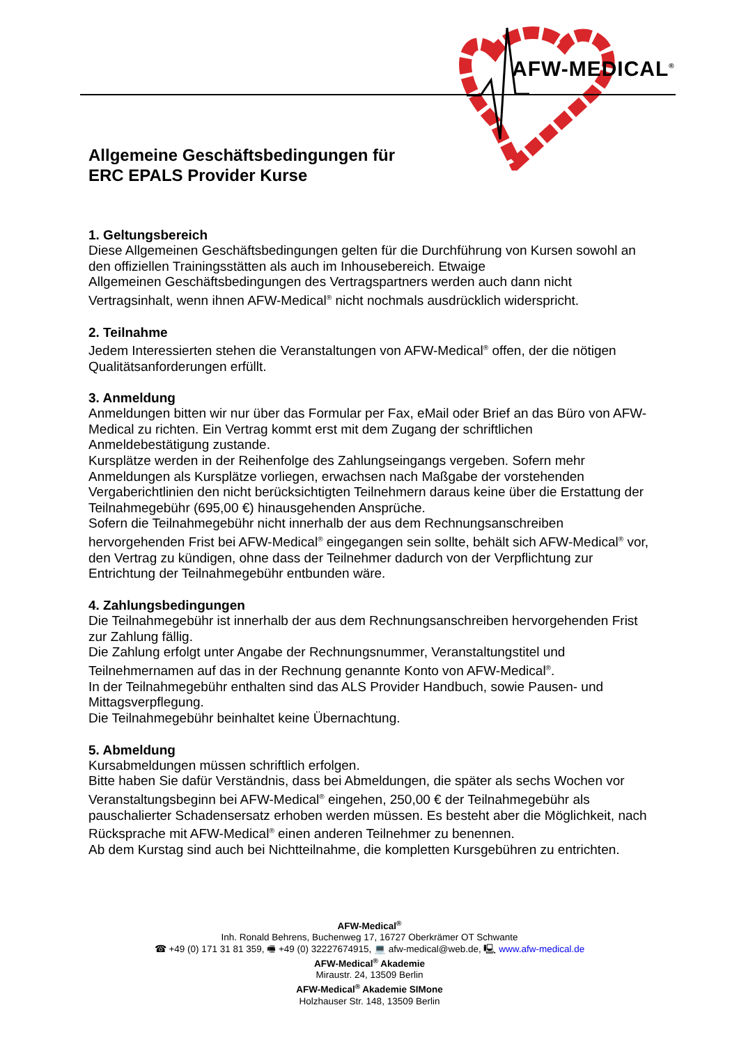AFW-MEDICAL<sup>®</sup>
Allgemeine Geschäftsbedingungen für
ERC EPALS Provider Kurse
1. Geltungsbereich
Diese Allgemeinen Geschäftsbedingungen gelten für die Durchführung von Kursen sowohl an den offiziellen Trainingsstätten als auch im Inhousebereich. Etwaige
Allgemeinen Geschäftsbedingungen des Vertragspartners werden auch dann nicht Vertragsinhalt, wenn ihnen AFW-Medical<sup>®</sup> nicht nochmals ausdrücklich widerspricht.
2. Teilnahme
Jedem Interessierten stehen die Veranstaltungen von AFW-Medical<sup>®</sup> offen, der die nötigen Qualitätsanforderungen erfüllt.
3. Anmeldung
Anmeldungen bitten wir nur über das Formular per Fax, eMail oder Brief an das Büro von AFW-Medical zu richten. Ein Vertrag kommt erst mit dem Zugang der schriftlichen Anmeldebestätigung zustande.
Kursplätze werden in der Reihenfolge des Zahlungseingangs vergeben. Sofern mehr Anmeldungen als Kursplätze vorliegen, erwachsen nach Maßgabe der vorstehenden Vergaberichtlinien den nicht berücksichtigten Teilnehmern daraus keine über die Erstattung der Teilnahmegebühr (695,00 €) hinausgehenden Ansprüche.
Sofern die Teilnahmegebühr nicht innerhalb der aus dem Rechnungsanschreiben hervorgehenden Frist bei AFW-Medical<sup>®</sup> eingegangen sein sollte, behält sich AFW-Medical<sup>®</sup> vor, den Vertrag zu kündigen, ohne dass der Teilnehmer dadurch von der Verpflichtung zur Entrichtung der Teilnahmegebühr entbunden wäre.
4. Zahlungsbedingungen
Die Teilnahmegebühr ist innerhalb der aus dem Rechnungsanschreiben hervorgehenden Frist zur Zahlung fällig.
Die Zahlung erfolgt unter Angabe der Rechnungsnummer, Veranstaltungstitel und Teilnehmernamen auf das in der Rechnung genannte Konto von AFW-Medical<sup>®</sup>.
In der Teilnahmegebühr enthalten sind das ALS Provider Handbuch, sowie Pausen- und Mittagsverpflegung.
Die Teilnahmegebühr beinhaltet keine Übernachtung.
5. Abmeldung
Kursabmeldungen müssen schriftlich erfolgen.
Bitte haben Sie dafür Verständnis, dass bei Abmeldungen, die später als sechs Wochen vor Veranstaltungsbeginn bei AFW-Medical<sup>®</sup> eingehen, 250,00 € der Teilnahmegebühr als pauschalierter Schadensersatz erhoben werden müssen. Es besteht aber die Möglichkeit, nach Rücksprache mit AFW-Medical<sup>®</sup> einen anderen Teilnehmer zu benennen.
Ab dem Kurstag sind auch bei Nichtteilnahme, die kompletten Kursgebühren zu entrichten.
AFW-Medical<sup>®</sup>
Inh. Ronald Behrens, Buchenweg 17, 16727 Oberkrämer OT Schwante
☎ +49 (0) 171 31 81 359, 🖷 +49 (0) 32227674915, 💻 afw-medical@web.de, 🖳 www.afw-medical.de
AFW-Medical<sup>®</sup> Akademie
Miraustr. 24, 13509 Berlin
AFW-Medical<sup>®</sup> Akademie SIMone
Holzhauser Str. 148, 13509 Berlin